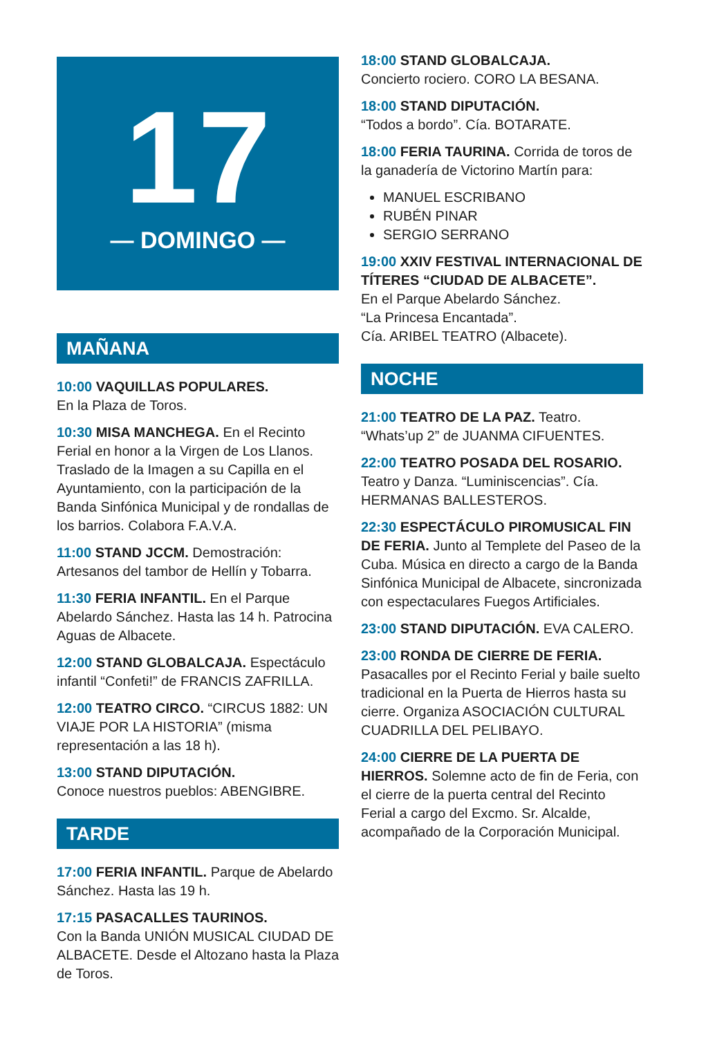17
— DOMINGO —
MAÑANA
10:00 VAQUILLAS POPULARES.
En la Plaza de Toros.
10:30 MISA MANCHEGA. En el Recinto Ferial en honor a la Virgen de Los Llanos. Traslado de la Imagen a su Capilla en el Ayuntamiento, con la participación de la Banda Sinfónica Municipal y de rondallas de los barrios. Colabora F.A.V.A.
11:00 STAND JCCM. Demostración: Artesanos del tambor de Hellín y Tobarra.
11:30 FERIA INFANTIL. En el Parque Abelardo Sánchez. Hasta las 14 h. Patrocina Aguas de Albacete.
12:00 STAND GLOBALCAJA. Espectáculo infantil “Confeti!” de FRANCIS ZAFRILLA.
12:00 TEATRO CIRCO. “CIRCUS 1882: UN VIAJE POR LA HISTORIA” (misma representación a las 18 h).
13:00 STAND DIPUTACIÓN.
Conoce nuestros pueblos: ABENGIBRE.
TARDE
17:00 FERIA INFANTIL. Parque de Abelardo Sánchez. Hasta las 19 h.
17:15 PASACALLES TAURINOS.
Con la Banda UNIÓN MUSICAL CIUDAD DE ALBACETE. Desde el Altozano hasta la Plaza de Toros.
18:00 STAND GLOBALCAJA.
Concierto rociero. CORO LA BESANA.
18:00 STAND DIPUTACIÓN.
“Todos a bordo”. Cía. BOTARATE.
18:00 FERIA TAURINA. Corrida de toros de la ganadería de Victorino Martín para:
MANUEL ESCRIBANO
RUBÉN PINAR
SERGIO SERRANO
19:00 XXIV FESTIVAL INTERNACIONAL DE TÍTERES “CIUDAD DE ALBACETE”.
En el Parque Abelardo Sánchez.
“La Princesa Encantada”.
Cía. ARIBEL TEATRO (Albacete).
NOCHE
21:00 TEATRO DE LA PAZ. Teatro. “Whats’up 2” de JUANMA CIFUENTES.
22:00 TEATRO POSADA DEL ROSARIO. Teatro y Danza. “Luminiscencias”. Cía. HERMANAS BALLESTEROS.
22:30 ESPECTÁCULO PIROMUSICAL FIN DE FERIA. Junto al Templete del Paseo de la Cuba. Música en directo a cargo de la Banda Sinfónica Municipal de Albacete, sincronizada con espectaculares Fuegos Artificiales.
23:00 STAND DIPUTACIÓN. EVA CALERO.
23:00 RONDA DE CIERRE DE FERIA. Pasacalles por el Recinto Ferial y baile suelto tradicional en la Puerta de Hierros hasta su cierre. Organiza ASOCIACIÓN CULTURAL CUADRILLA DEL PELIBAYO.
24:00 CIERRE DE LA PUERTA DE HIERROS. Solemne acto de fin de Feria, con el cierre de la puerta central del Recinto Ferial a cargo del Excmo. Sr. Alcalde, acompañado de la Corporación Municipal.